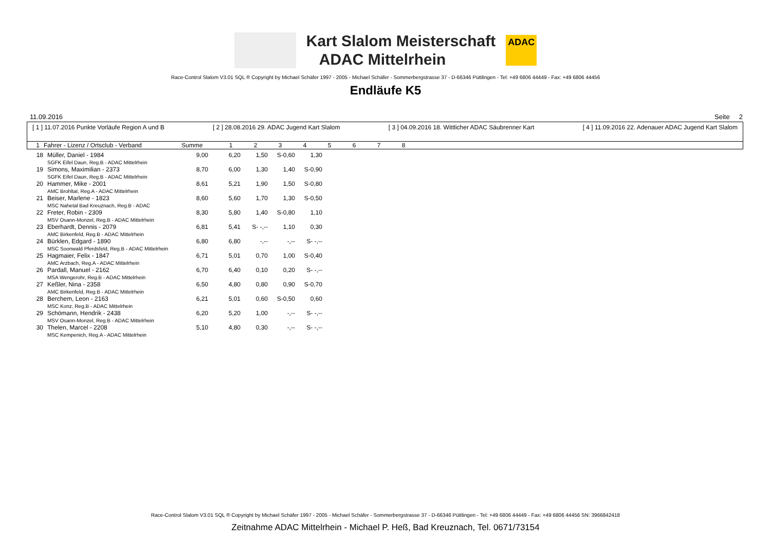Kart Slalom Meisterschaft
ADAC Mittelrhein
ADAC
Race-Control Slalom V3.01 SQL ® Copyright by Michael Schäfer 1997 - 2005 - Michael Schäfer - Sommerbergstrasse 37 - D-66346 Püttlingen - Tel: +49 6806 44449 - Fax: +49 6806 44456
Endläufe K5
11.09.2016 Seite 2
[ 1 ] 11.07.2016 Punkte Vorläufe Region A und B [ 2 ] 28.08.2016 29. ADAC Jugend Kart Slalom [ 3 ] 04.09.2016 18. Wittlicher ADAC Säubrenner Kart [ 4 ] 11.09.2016 22. Adenauer ADAC Jugend Kart Slalom
| 1 | Fahrer - Lizenz / Ortsclub - Verband | Summe | 1 | 2 | 3 | 4 | 5 | 6 | 7 | 8 |
| --- | --- | --- | --- | --- | --- | --- | --- | --- | --- | --- |
| 18 | Müller, Daniel - 1984 SGFK Eifel Daun, Reg.B - ADAC Mittelrhein | 9,00 | 6,20 | 1,50 | S-0,60 | 1,30 |
| 19 | Simons, Maximilian - 2373 SGFK Eifel Daun, Reg.B - ADAC Mittelrhein | 8,70 | 6,00 | 1,30 | 1,40 | S-0,90 |
| 20 | Hammer, Mike - 2001 AMC Brohltal, Reg.A - ADAC Mittelrhein | 8,61 | 5,21 | 1,90 | 1,50 | S-0,80 |
| 21 | Beiser, Marlene - 1823 MSC Nahetal Bad Kreuznach, Reg.B - ADAC | 8,60 | 5,60 | 1,70 | 1,30 | S-0,50 |
| 22 | Freter, Robin - 2309 MSV Osann-Monzel, Reg.B - ADAC Mittelrhein | 8,30 | 5,80 | 1,40 | S-0,80 | 1,10 |
| 23 | Eberhardt, Dennis - 2079 AMC Birkenfeld, Reg.B - ADAC Mittelrhein | 6,81 | 5,41 | S- -,-- | 1,10 | 0,30 |
| 24 | Bürklen, Edgard - 1890 MSC Soonwald Pferdsfeld, Reg.B - ADAC Mittelrhein | 6,80 | 6,80 | -,-- | -,-- | S- -,-- |
| 25 | Hagmaier, Felix - 1847 AMC Arzbach, Reg.A - ADAC Mittelrhein | 6,71 | 5,01 | 0,70 | 1,00 | S-0,40 |
| 26 | Pardall, Manuel - 2162 MSA Wengerohr, Reg.B - ADAC Mittelrhein | 6,70 | 6,40 | 0,10 | 0,20 | S- -,-- |
| 27 | Keßler, Nina - 2358 AMC Birkenfeld, Reg.B - ADAC Mittelrhein | 6,50 | 4,80 | 0,80 | 0,90 | S-0,70 |
| 28 | Berchem, Leon - 2163 MSC Konz, Reg.B - ADAC Mittelrhein | 6,21 | 5,01 | 0,60 | S-0,50 | 0,60 |
| 29 | Schömann, Hendrik - 2438 MSV Osann-Monzel, Reg.B - ADAC Mittelrhein | 6,20 | 5,20 | 1,00 | -,-- | S- -,-- |
| 30 | Thelen, Marcel - 2208 MSC Kempenich, Reg.A - ADAC Mittelrhein | 5,10 | 4,80 | 0,30 | -,-- | S- -,-- |
Race-Control Slalom V3.01 SQL ® Copyright by Michael Schäfer 1997 - 2005 - Michael Schäfer - Sommerbergstrasse 37 - D-66346 Püttlingen - Tel: +49 6806 44449 - Fax: +49 6806 44456 SN: 3966842418
Zeitnahme ADAC Mittelrhein - Michael P. Heß, Bad Kreuznach, Tel. 0671/73154